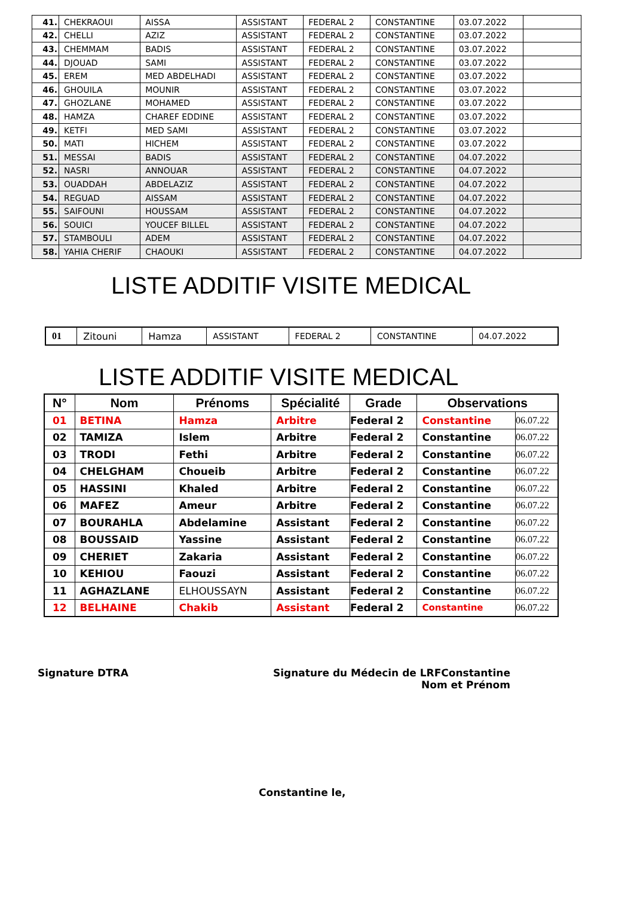| 41. | CHEKRAOUI | AISSA | ASSISTANT | FEDERAL 2 | CONSTANTINE | 03.07.2022 | |
| 42. | CHELLI | AZIZ | ASSISTANT | FEDERAL 2 | CONSTANTINE | 03.07.2022 | |
| 43. | CHEMMAM | BADIS | ASSISTANT | FEDERAL 2 | CONSTANTINE | 03.07.2022 | |
| 44. | DJOUAD | SAMI | ASSISTANT | FEDERAL 2 | CONSTANTINE | 03.07.2022 | |
| 45. | EREM | MED ABDELHADI | ASSISTANT | FEDERAL 2 | CONSTANTINE | 03.07.2022 | |
| 46. | GHOUILA | MOUNIR | ASSISTANT | FEDERAL 2 | CONSTANTINE | 03.07.2022 | |
| 47. | GHOZLANE | MOHAMED | ASSISTANT | FEDERAL 2 | CONSTANTINE | 03.07.2022 | |
| 48. | HAMZA | CHAREF EDDINE | ASSISTANT | FEDERAL 2 | CONSTANTINE | 03.07.2022 | |
| 49. | KETFI | MED SAMI | ASSISTANT | FEDERAL 2 | CONSTANTINE | 03.07.2022 | |
| 50. | MATI | HICHEM | ASSISTANT | FEDERAL 2 | CONSTANTINE | 03.07.2022 | |
| 51. | MESSAI | BADIS | ASSISTANT | FEDERAL 2 | CONSTANTINE | 04.07.2022 | |
| 52. | NASRI | ANNOUAR | ASSISTANT | FEDERAL 2 | CONSTANTINE | 04.07.2022 | |
| 53. | OUADDAH | ABDELAZIZ | ASSISTANT | FEDERAL 2 | CONSTANTINE | 04.07.2022 | |
| 54. | REGUAD | AISSAM | ASSISTANT | FEDERAL 2 | CONSTANTINE | 04.07.2022 | |
| 55. | SAIFOUNI | HOUSSAM | ASSISTANT | FEDERAL 2 | CONSTANTINE | 04.07.2022 | |
| 56. | SOUICI | YOUCEF BILLEL | ASSISTANT | FEDERAL 2 | CONSTANTINE | 04.07.2022 | |
| 57. | STAMBOULI | ADEM | ASSISTANT | FEDERAL 2 | CONSTANTINE | 04.07.2022 | |
| 58. | YAHIA CHERIF | CHAOUKI | ASSISTANT | FEDERAL 2 | CONSTANTINE | 04.07.2022 | |
LISTE ADDITIF VISITE MEDICAL
| 01 | Zitouni | Hamza | ASSISTANT | FEDERAL 2 | CONSTANTINE | 04.07.2022 |
LISTE ADDITIF VISITE MEDICAL
| N° | Nom | Prénoms | Spécialité | Grade | Observations | |
| --- | --- | --- | --- | --- | --- | --- |
| 01 | BETINA | Hamza | Arbitre | Federal 2 | Constantine | 06.07.22 |
| 02 | TAMIZA | Islem | Arbitre | Federal 2 | Constantine | 06.07.22 |
| 03 | TRODI | Fethi | Arbitre | Federal 2 | Constantine | 06.07.22 |
| 04 | CHELGHAM | Choueib | Arbitre | Federal 2 | Constantine | 06.07.22 |
| 05 | HASSINI | Khaled | Arbitre | Federal 2 | Constantine | 06.07.22 |
| 06 | MAFEZ | Ameur | Arbitre | Federal 2 | Constantine | 06.07.22 |
| 07 | BOURAHLA | Abdelamine | Assistant | Federal 2 | Constantine | 06.07.22 |
| 08 | BOUSSAID | Yassine | Assistant | Federal 2 | Constantine | 06.07.22 |
| 09 | CHERIET | Zakaria | Assistant | Federal 2 | Constantine | 06.07.22 |
| 10 | KEHIOU | Faouzi | Assistant | Federal 2 | Constantine | 06.07.22 |
| 11 | AGHAZLANE | ELHOUSSAYN | Assistant | Federal 2 | Constantine | 06.07.22 |
| 12 | BELHAINE | Chakib | Assistant | Federal 2 | Constantine | 06.07.22 |
Signature DTRA
Signature du Médecin de LRFConstantine
Nom et Prénom
Constantine le,